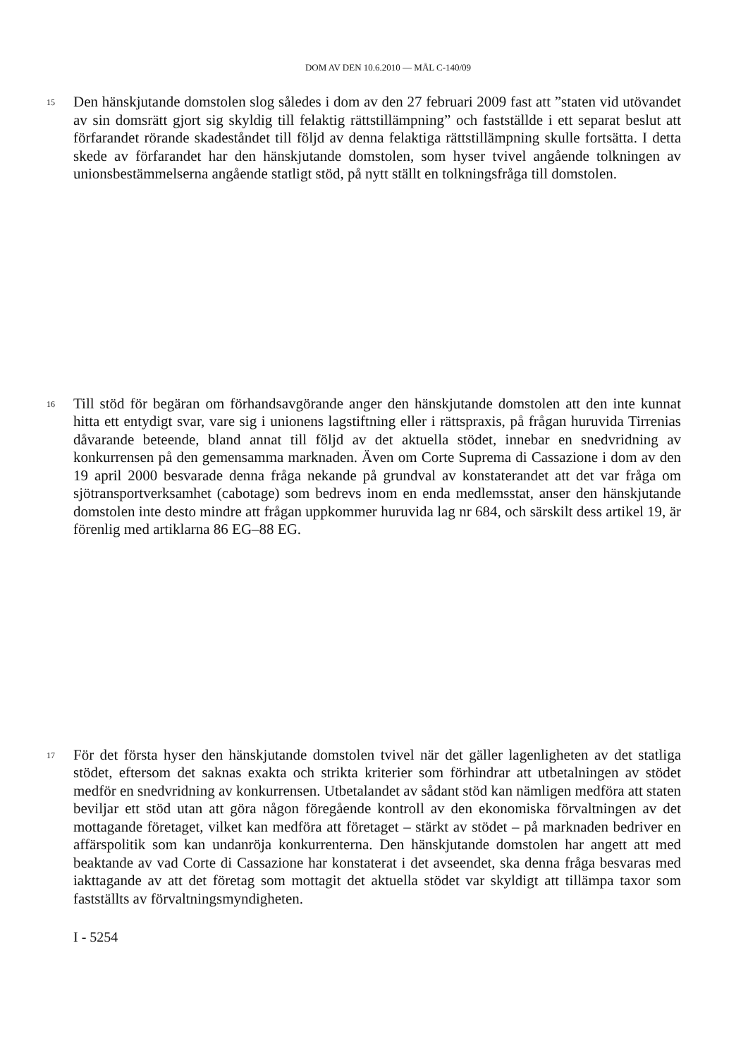DOM AV DEN 10.6.2010 — MÅL C-140/09
15
Den hänskjutande domstolen slog således i dom av den 27 februari 2009 fast att ”staten vid utövandet av sin domsrätt gjort sig skyldig till felaktig rättstillämpning” och fastställde i ett separat beslut att förfarandet rörande skadeståndet till följd av denna felaktiga rättstillämpning skulle fortsätta. I detta skede av förfarandet har den hänskjutande domstolen, som hyser tvivel angående tolkningen av unionsbestämmelserna angående statligt stöd, på nytt ställt en tolkningsfråga till domstolen.
16
Till stöd för begäran om förhandsavgörande anger den hänskjutande domstolen att den inte kunnat hitta ett entydigt svar, vare sig i unionens lagstiftning eller i rättspraxis, på frågan huruvida Tirrenias dåvarande beteende, bland annat till följd av det aktuella stödet, innebar en snedvridning av konkurrensen på den gemensamma marknaden. Även om Corte Suprema di Cassazione i dom av den 19 april 2000 besvarade denna fråga nekande på grundval av konstaterandet att det var fråga om sjötransportverksamhet (cabotage) som bedrevs inom en enda medlemsstat, anser den hänskjutande domstolen inte desto mindre att frågan uppkommer huruvida lag nr 684, och särskilt dess artikel 19, är förenlig med artiklarna 86 EG–88 EG.
17
För det första hyser den hänskjutande domstolen tvivel när det gäller lagenligheten av det statliga stödet, eftersom det saknas exakta och strikta kriterier som förhindrar att utbetalningen av stödet medför en snedvridning av konkurrensen. Utbetalandet av sådant stöd kan nämligen medföra att staten beviljar ett stöd utan att göra någon föregående kontroll av den ekonomiska förvaltningen av det mottagande företaget, vilket kan medföra att företaget – stärkt av stödet – på marknaden bedriver en affärspolitik som kan undanröja konkurrenterna. Den hänskjutande domstolen har angett att med beaktande av vad Corte di Cassazione har konstaterat i det avseendet, ska denna fråga besvaras med iakttagande av att det företag som mottagit det aktuella stödet var skyldigt att tillämpa taxor som fastställts av förvaltningsmyndigheten.
I - 5254